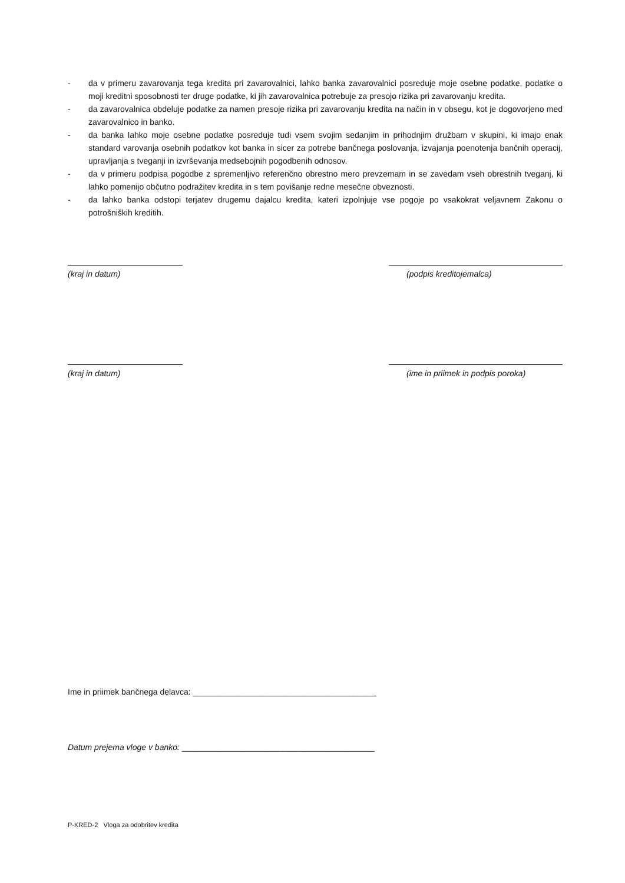- da v primeru zavarovanja tega kredita pri zavarovalnici, lahko banka zavarovalnici posreduje moje osebne podatke, podatke o moji kreditni sposobnosti ter druge podatke, ki jih zavarovalnica potrebuje za presojo rizika pri zavarovanju kredita.
- da zavarovalnica obdeluje podatke za namen presoje rizika pri zavarovanju kredita na način in v obsegu, kot je dogovorjeno med zavarovalnico in banko.
- da banka lahko moje osebne podatke posreduje tudi vsem svojim sedanjim in prihodnjim družbam v skupini, ki imajo enak standard varovanja osebnih podatkov kot banka in sicer za potrebe bančnega poslovanja, izvajanja poenotenja bančnih operacij, upravljanja s tveganji in izvrševanja medsebojnih pogodbenih odnosov.
- da v primeru podpisa pogodbe z spremenljivo referenčno obrestno mero prevzemam in se zavedam vseh obrestnih tveganj, ki lahko pomenijo občutno podražitev kredita in s tem povišanje redne mesečne obveznosti.
- da lahko banka odstopi terjatev drugemu dajalcu kredita, kateri izpolnjuje vse pogoje po vsakokrat veljavnem Zakonu o potrošniških kreditih.
(kraj in datum) (podpis kreditojemalca)
(kraj in datum) (ime in priimek in podpis poroka)
Ime in priimek bančnega delavca: ________________________________________
Datum prejema vloge v banko: __________________________________________
P-KRED-2 Vloga za odobritev kredita